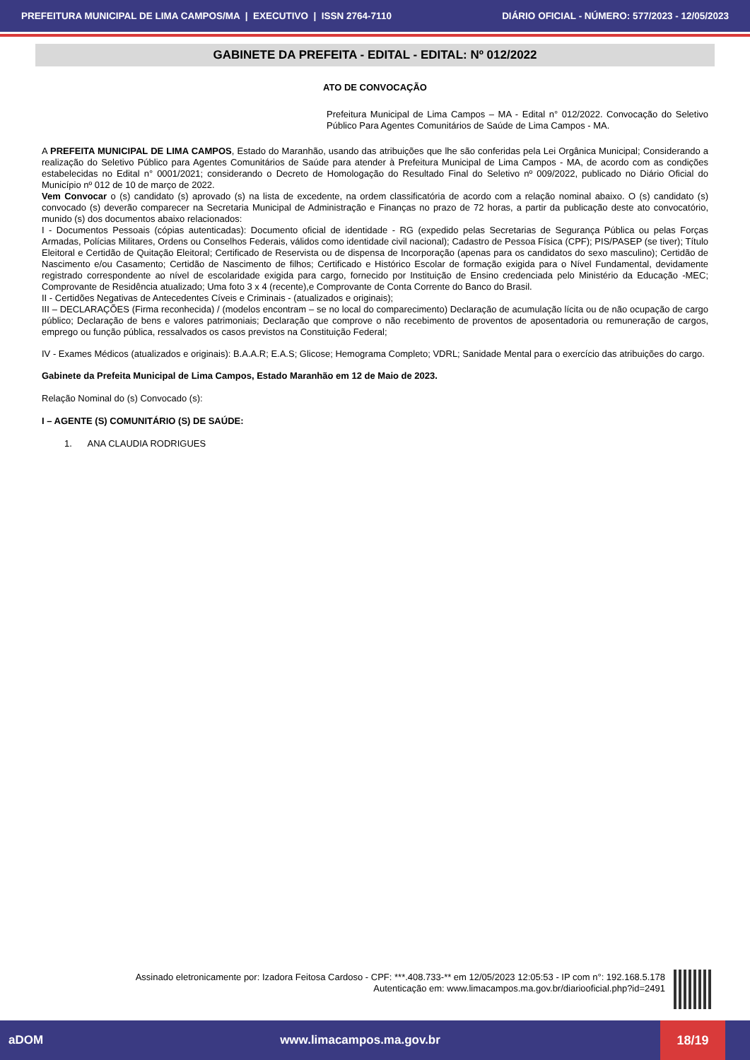PREFEITURA MUNICIPAL DE LIMA CAMPOS/MA | EXECUTIVO | ISSN 2764-7110 DIÁRIO OFICIAL - NÚMERO: 577/2023 - 12/05/2023
GABINETE DA PREFEITA - EDITAL - EDITAL: Nº 012/2022
ATO DE CONVOCAÇÃO
Prefeitura Municipal de Lima Campos – MA - Edital n° 012/2022. Convocação do Seletivo Público Para Agentes Comunitários de Saúde de Lima Campos - MA.
A PREFEITA MUNICIPAL DE LIMA CAMPOS, Estado do Maranhão, usando das atribuições que lhe são conferidas pela Lei Orgânica Municipal; Considerando a realização do Seletivo Público para Agentes Comunitários de Saúde para atender à Prefeitura Municipal de Lima Campos - MA, de acordo com as condições estabelecidas no Edital n° 0001/2021; considerando o Decreto de Homologação do Resultado Final do Seletivo nº 009/2022, publicado no Diário Oficial do Município nº 012 de 10 de março de 2022.
Vem Convocar o (s) candidato (s) aprovado (s) na lista de excedente, na ordem classificatória de acordo com a relação nominal abaixo. O (s) candidato (s) convocado (s) deverão comparecer na Secretaria Municipal de Administração e Finanças no prazo de 72 horas, a partir da publicação deste ato convocatório, munido (s) dos documentos abaixo relacionados:
I - Documentos Pessoais (cópias autenticadas): Documento oficial de identidade - RG (expedido pelas Secretarias de Segurança Pública ou pelas Forças Armadas, Polícias Militares, Ordens ou Conselhos Federais, válidos como identidade civil nacional); Cadastro de Pessoa Física (CPF); PIS/PASEP (se tiver); Título Eleitoral e Certidão de Quitação Eleitoral; Certificado de Reservista ou de dispensa de Incorporação (apenas para os candidatos do sexo masculino); Certidão de Nascimento e/ou Casamento; Certidão de Nascimento de filhos; Certificado e Histórico Escolar de formação exigida para o Nível Fundamental, devidamente registrado correspondente ao nível de escolaridade exigida para cargo, fornecido por Instituição de Ensino credenciada pelo Ministério da Educação -MEC; Comprovante de Residência atualizado; Uma foto 3 x 4 (recente),e Comprovante de Conta Corrente do Banco do Brasil.
II - Certidões Negativas de Antecedentes Cíveis e Criminais - (atualizados e originais);
III – DECLARAÇÕES (Firma reconhecida) / (modelos encontram – se no local do comparecimento) Declaração de acumulação lícita ou de não ocupação de cargo público; Declaração de bens e valores patrimoniais; Declaração que comprove o não recebimento de proventos de aposentadoria ou remuneração de cargos, emprego ou função pública, ressalvados os casos previstos na Constituição Federal;
IV - Exames Médicos (atualizados e originais): B.A.A.R; E.A.S; Glicose; Hemograma Completo; VDRL; Sanidade Mental para o exercício das atribuições do cargo.
Gabinete da Prefeita Municipal de Lima Campos, Estado Maranhão em 12 de Maio de 2023.
Relação Nominal do (s) Convocado (s):
I – AGENTE (S) COMUNITÁRIO (S) DE SAÚDE:
1. ANA CLAUDIA RODRIGUES
Assinado eletronicamente por: Izadora Feitosa Cardoso - CPF: ***.408.733-** em 12/05/2023 12:05:53 - IP com n°: 192.168.5.178
Autenticação em: www.limacampos.ma.gov.br/diariooficial.php?id=2491
aDOM www.limacampos.ma.gov.br
18/19